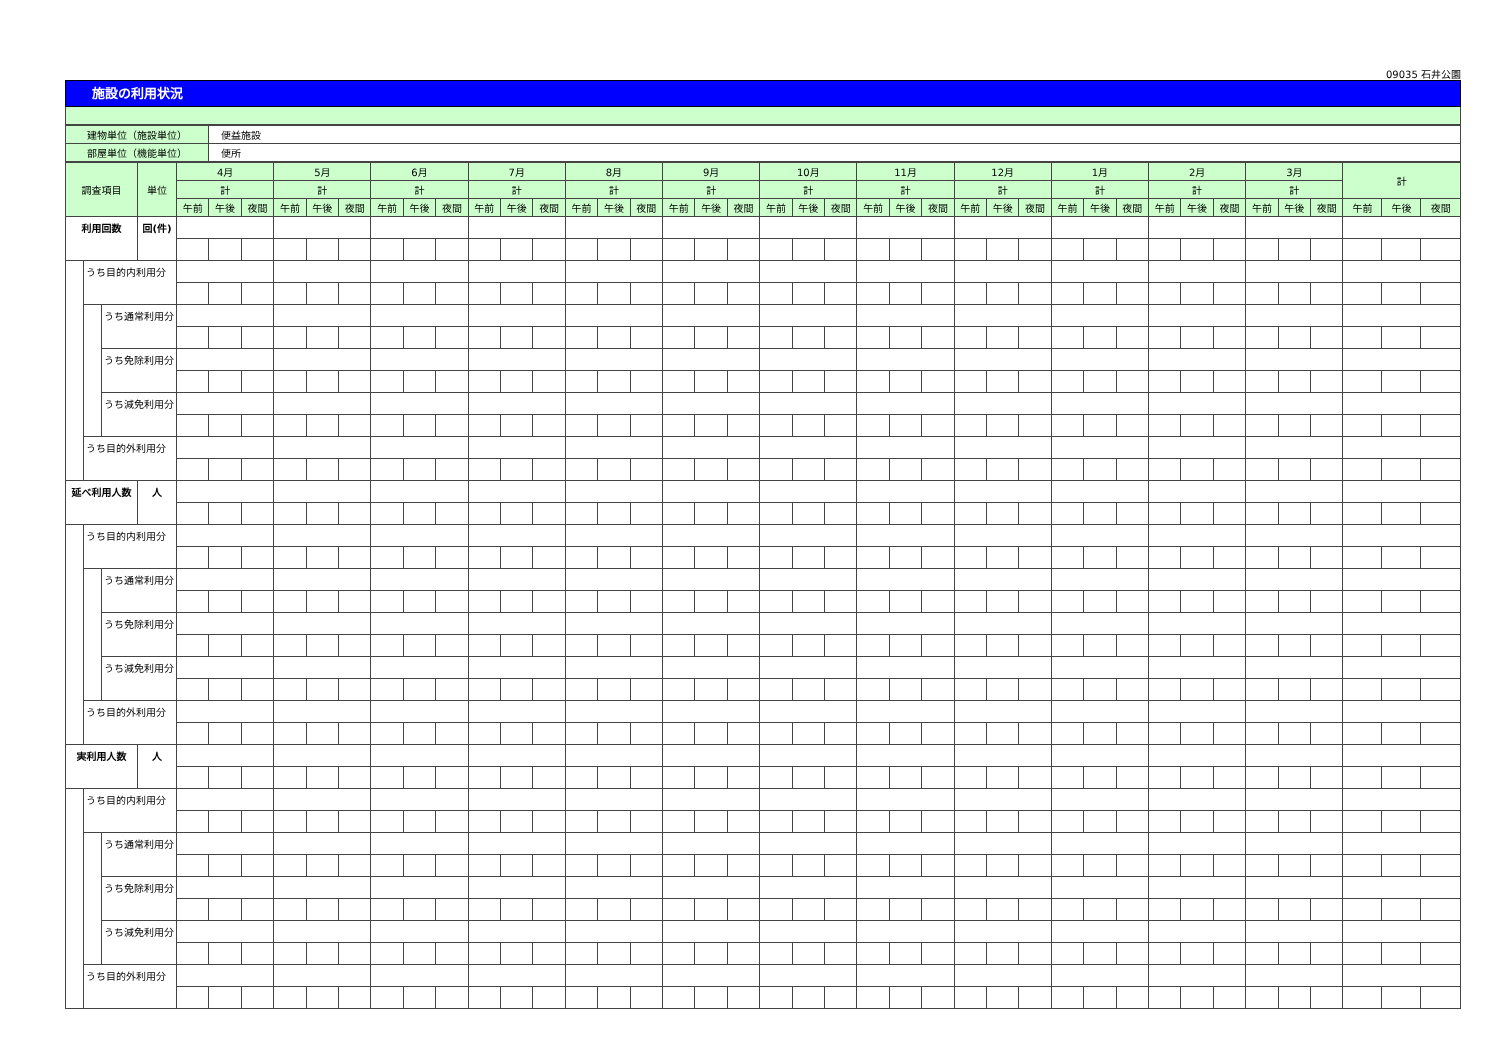09035 石井公園
施設の利用状況
| 建物単位（施設単位） | 便益施設 |
| 部屋単位（機能単位） | 便所 |
| 調査項目 | | | 単位 | 4月 | | | 5月 | | | 6月 | | | 7月 | | | 8月 | | | 9月 | | | 10月 | | | 11月 | | | 12月 | | | 1月 | | | 2月 | | | 3月 | | | 計 | | |
| --- | --- | --- | --- | --- | --- | --- | --- | --- | --- | --- | --- | --- | --- | --- | --- | --- | --- | --- | --- | --- | --- | --- | --- | --- | --- | --- | --- | --- | --- | --- | --- | --- | --- | --- | --- | --- | --- | --- | --- | --- | --- | --- |
| | | | | 計 | | | 計 | | | 計 | | | 計 | | | 計 | | | 計 | | | 計 | | | 計 | | | 計 | | | 計 | | | 計 | | | 計 | | | | | |
| | | | | 午前 | 午後 | 夜間 | 午前 | 午後 | 夜間 | 午前 | 午後 | 夜間 | 午前 | 午後 | 夜間 | 午前 | 午後 | 夜間 | 午前 | 午後 | 夜間 | 午前 | 午後 | 夜間 | 午前 | 午後 | 夜間 | 午前 | 午後 | 夜間 | 午前 | 午後 | 夜間 | 午前 | 午後 | 夜間 | 午前 | 午後 | 夜間 | 午前 | 午後 | 夜間 |
| 利用回数 | | | 回(件) | | | | | | | | | | | | | | | | | | | | | | | | | | | | | | | | | | | | | | | |
| | うち目的内利用分 | | | | | | | | | | | | | | | | | | | | | | | | | | | | | | | | | | | | | | | | | |
| | | うち通常利用分 | | | | | | | | | | | | | | | | | | | | | | | | | | | | | | | | | | | | | | | | |
| | | うち免除利用分 | | | | | | | | | | | | | | | | | | | | | | | | | | | | | | | | | | | | | | | | |
| | | うち減免利用分 | | | | | | | | | | | | | | | | | | | | | | | | | | | | | | | | | | | | | | | | |
| | うち目的外利用分 | | | | | | | | | | | | | | | | | | | | | | | | | | | | | | | | | | | | | | | | | |
| 延べ利用人数 | | | 人 | | | | | | | | | | | | | | | | | | | | | | | | | | | | | | | | | | | | | | | |
| | うち目的内利用分 | | | | | | | | | | | | | | | | | | | | | | | | | | | | | | | | | | | | | | | | | |
| | | うち通常利用分 | | | | | | | | | | | | | | | | | | | | | | | | | | | | | | | | | | | | | | | | |
| | | うち免除利用分 | | | | | | | | | | | | | | | | | | | | | | | | | | | | | | | | | | | | | | | | |
| | | うち減免利用分 | | | | | | | | | | | | | | | | | | | | | | | | | | | | | | | | | | | | | | | | |
| | うち目的外利用分 | | | | | | | | | | | | | | | | | | | | | | | | | | | | | | | | | | | | | | | | | |
| 実利用人数 | | | 人 | | | | | | | | | | | | | | | | | | | | | | | | | | | | | | | | | | | | | | | |
| | うち目的内利用分 | | | | | | | | | | | | | | | | | | | | | | | | | | | | | | | | | | | | | | | | | |
| | | うち通常利用分 | | | | | | | | | | | | | | | | | | | | | | | | | | | | | | | | | | | | | | | | |
| | | うち免除利用分 | | | | | | | | | | | | | | | | | | | | | | | | | | | | | | | | | | | | | | | | |
| | | うち減免利用分 | | | | | | | | | | | | | | | | | | | | | | | | | | | | | | | | | | | | | | | | |
| | うち目的外利用分 | | | | | | | | | | | | | | | | | | | | | | | | | | | | | | | | | | | | | | | | | |